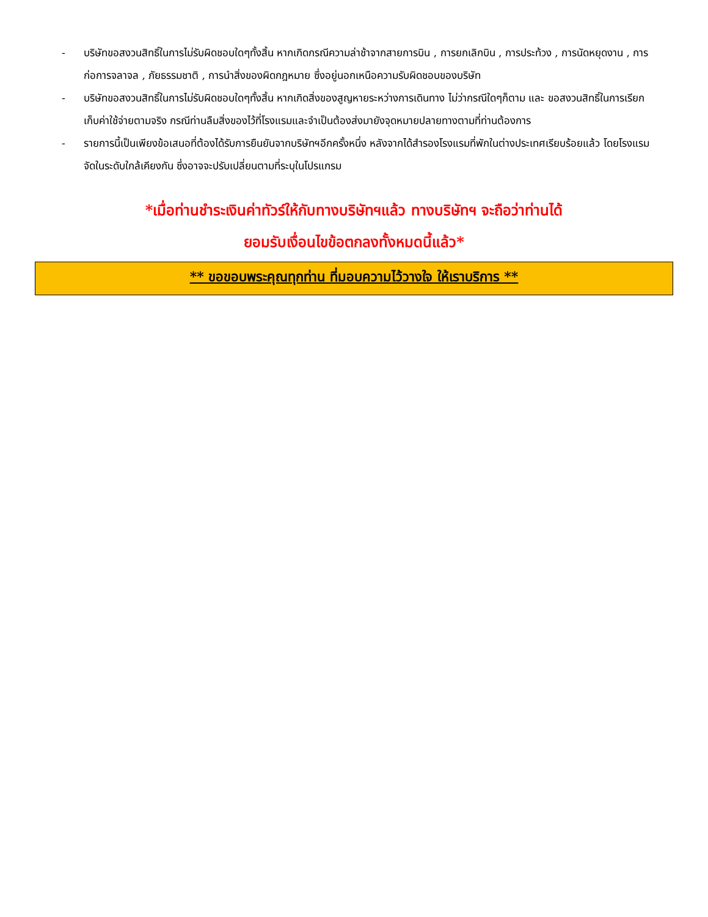- บริษัทขอสงวนสิทธิ์ในการไม่รับผิดชอบใดๆทั้งสิ้น หากเกิดกรณีความล่าช้าจากสายการบิน , การยกเลิกบิน , การประท้วง , การนัดหยุดงาน , การก่อการจลาจล , ภัยธรรมชาติ , การนำสิ่งของผิดกฎหมาย ซึ่งอยู่นอกเหนือความรับผิดชอบของบริษัท
- บริษัทขอสงวนสิทธิ์ในการไม่รับผิดชอบใดๆทั้งสิ้น หากเกิดสิ่งของสูญหายระหว่างการเดินทาง ไม่ว่ากรณีใดๆก็ตาม และ ขอสงวนสิทธิ์ในการเรียกเก็บค่าใช้จ่ายตามจริง กรณีท่านลืมสิ่งของไว้ที่โรงแรมและจำเป็นต้องส่งมายังจุดหมายปลายทางตามที่ท่านต้องการ
- รายการนี้เป็นเพียงข้อเสนอที่ต้องได้รับการยืนยันจากบริษัทฯอีกครั้งหนึ่ง หลังจากได้สำรองโรงแรมที่พักในต่างประเทศเรียบร้อยแล้ว โดยโรงแรมจัดในระดับใกล้เคียงกัน ซึ่งอาจจะปรับเปลี่ยนตามที่ระบุในโปรแกรม
*เมื่อท่านชำระเงินค่าทัวร์ให้กับทางบริษัทฯแล้ว ทางบริษัทฯ จะถือว่าท่านได้
ยอมรับเงื่อนไขข้อตกลงทั้งหมดนี้แล้ว*
** ขอขอบพระคุณทุกท่าน ที่มอบความไว้วางใจ ให้เราบริการ **